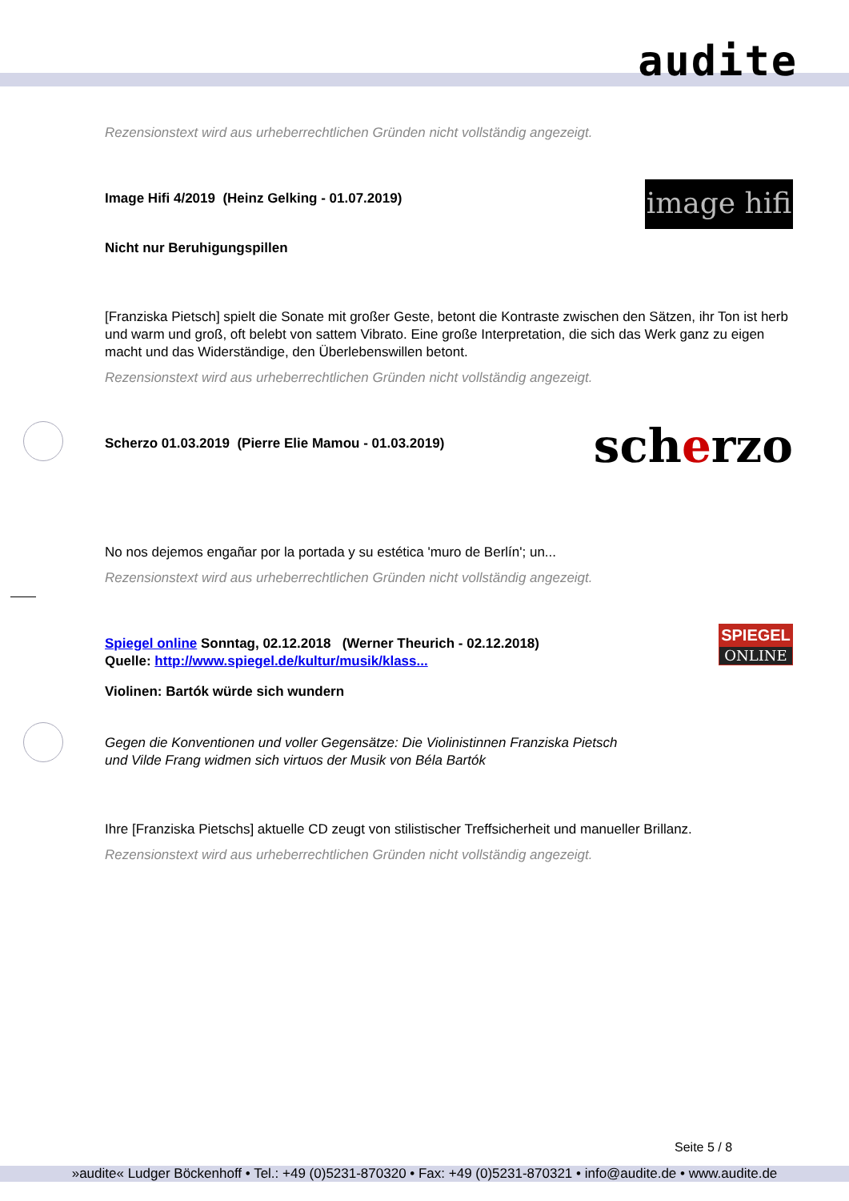audite
Rezensionstext wird aus urheberrechtlichen Gründen nicht vollständig angezeigt.
Image Hifi 4/2019 (Heinz Gelking - 01.07.2019)
Nicht nur Beruhigungspillen
image hifi
[Franziska Pietsch] spielt die Sonate mit großer Geste, betont die Kontraste zwischen den Sätzen, ihr Ton ist herb und warm und groß, oft belebt von sattem Vibrato. Eine große Interpretation, die sich das Werk ganz zu eigen macht und das Widerständige, den Überlebenswillen betont.
Rezensionstext wird aus urheberrechtlichen Gründen nicht vollständig angezeigt.
Scherzo 01.03.2019 (Pierre Elie Mamou - 01.03.2019)
scherzo
No nos dejemos engañar por la portada y su estética 'muro de Berlín'; un...
Rezensionstext wird aus urheberrechtlichen Gründen nicht vollständig angezeigt.
Spiegel online Sonntag, 02.12.2018 (Werner Theurich - 02.12.2018)
Quelle: http://www.spiegel.de/kultur/musik/klass...
Violinen: Bartók würde sich wundern
SPIEGEL
ONLINE
Gegen die Konventionen und voller Gegensätze: Die Violinistinnen Franziska Pietsch
und Vilde Frang widmen sich virtuos der Musik von Béla Bartók
Ihre [Franziska Pietschs] aktuelle CD zeugt von stilistischer Treffsicherheit und manueller Brillanz.
Rezensionstext wird aus urheberrechtlichen Gründen nicht vollständig angezeigt.
Seite 5 / 8
»audite« Ludger Böckenhoff • Tel.: +49 (0)5231-870320 • Fax: +49 (0)5231-870321 • info@audite.de • www.audite.de